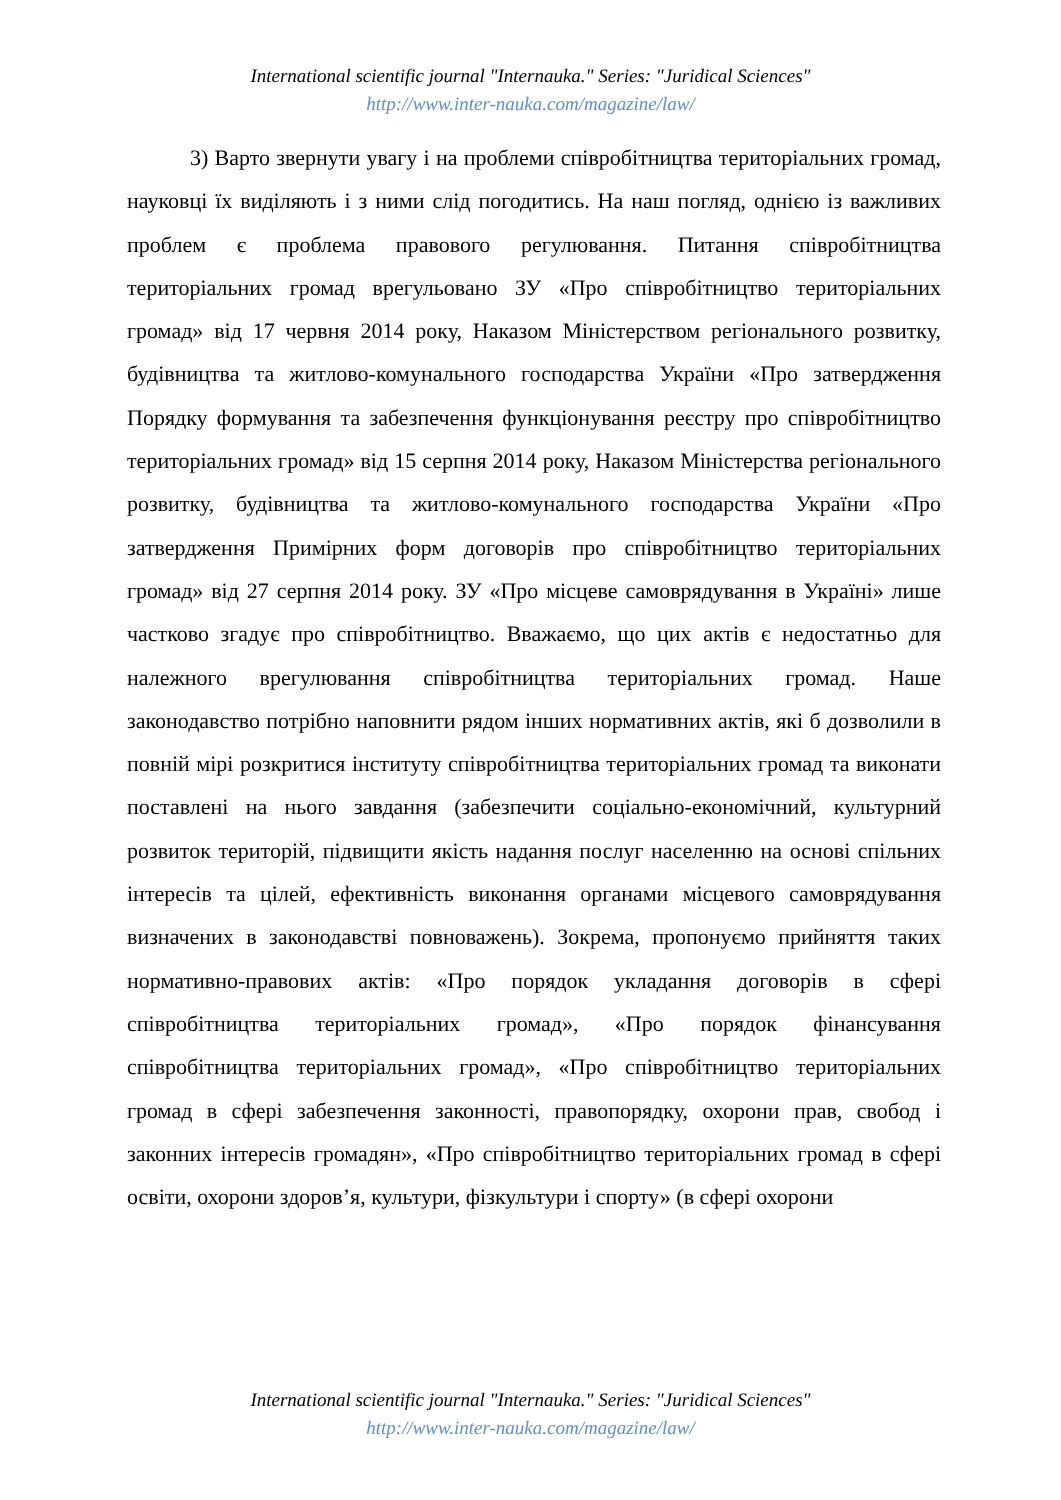International scientific journal "Internauka." Series: "Juridical Sciences"
http://www.inter-nauka.com/magazine/law/
3) Варто звернути увагу і на проблеми співробітництва територіальних громад, науковці їх виділяють і з ними слід погодитись. На наш погляд, однією із важливих проблем є проблема правового регулювання. Питання співробітництва територіальних громад врегульовано ЗУ «Про співробітництво територіальних громад» від 17 червня 2014 року, Наказом Міністерством регіонального розвитку, будівництва та житлово-комунального господарства України «Про затвердження Порядку формування та забезпечення функціонування реєстру про співробітництво територіальних громад» від 15 серпня 2014 року, Наказом Міністерства регіонального розвитку, будівництва та житлово-комунального господарства України «Про затвердження Примірних форм договорів про співробітництво територіальних громад» від 27 серпня 2014 року. ЗУ «Про місцеве самоврядування в Україні» лише частково згадує про співробітництво. Вважаємо, що цих актів є недостатньо для належного врегулювання співробітництва територіальних громад. Наше законодавство потрібно наповнити рядом інших нормативних актів, які б дозволили в повній мірі розкритися інституту співробітництва територіальних громад та виконати поставлені на нього завдання (забезпечити соціально-економічний, культурний розвиток територій, підвищити якість надання послуг населенню на основі спільних інтересів та цілей, ефективність виконання органами місцевого самоврядування визначених в законодавстві повноважень). Зокрема, пропонуємо прийняття таких нормативно-правових актів: «Про порядок укладання договорів в сфері співробітництва територіальних громад», «Про порядок фінансування співробітництва територіальних громад», «Про співробітництво територіальних громад в сфері забезпечення законності, правопорядку, охорони прав, свобод і законних інтересів громадян», «Про співробітництво територіальних громад в сфері освіти, охорони здоров’я, культури, фізкультури і спорту» (в сфері охорони
International scientific journal "Internauka." Series: "Juridical Sciences"
http://www.inter-nauka.com/magazine/law/